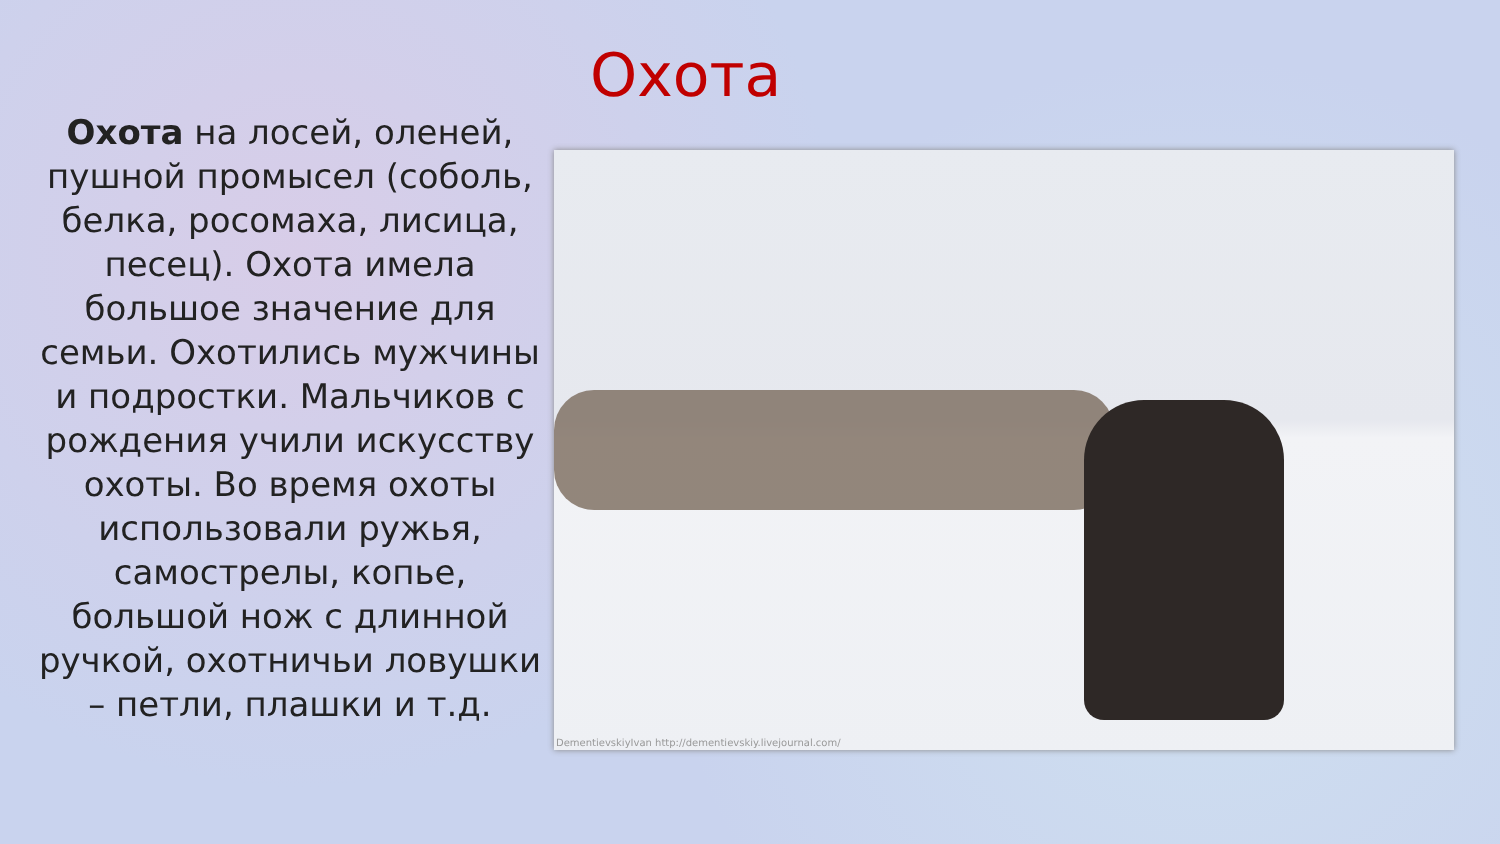Охота на лосей, оленей, пушной промысел (соболь, белка, росомаха, лисица, песец). Охота имела большое значение для семьи. Охотились мужчины и подростки. Мальчиков с рождения учили искусству охоты. Во время охоты использовали ружья, самострелы, копье, большой нож с длинной ручкой, охотничьи ловушки – петли, плашки и т.д.
Охота
DementievskiyIvan http://dementievskiy.livejournal.com/